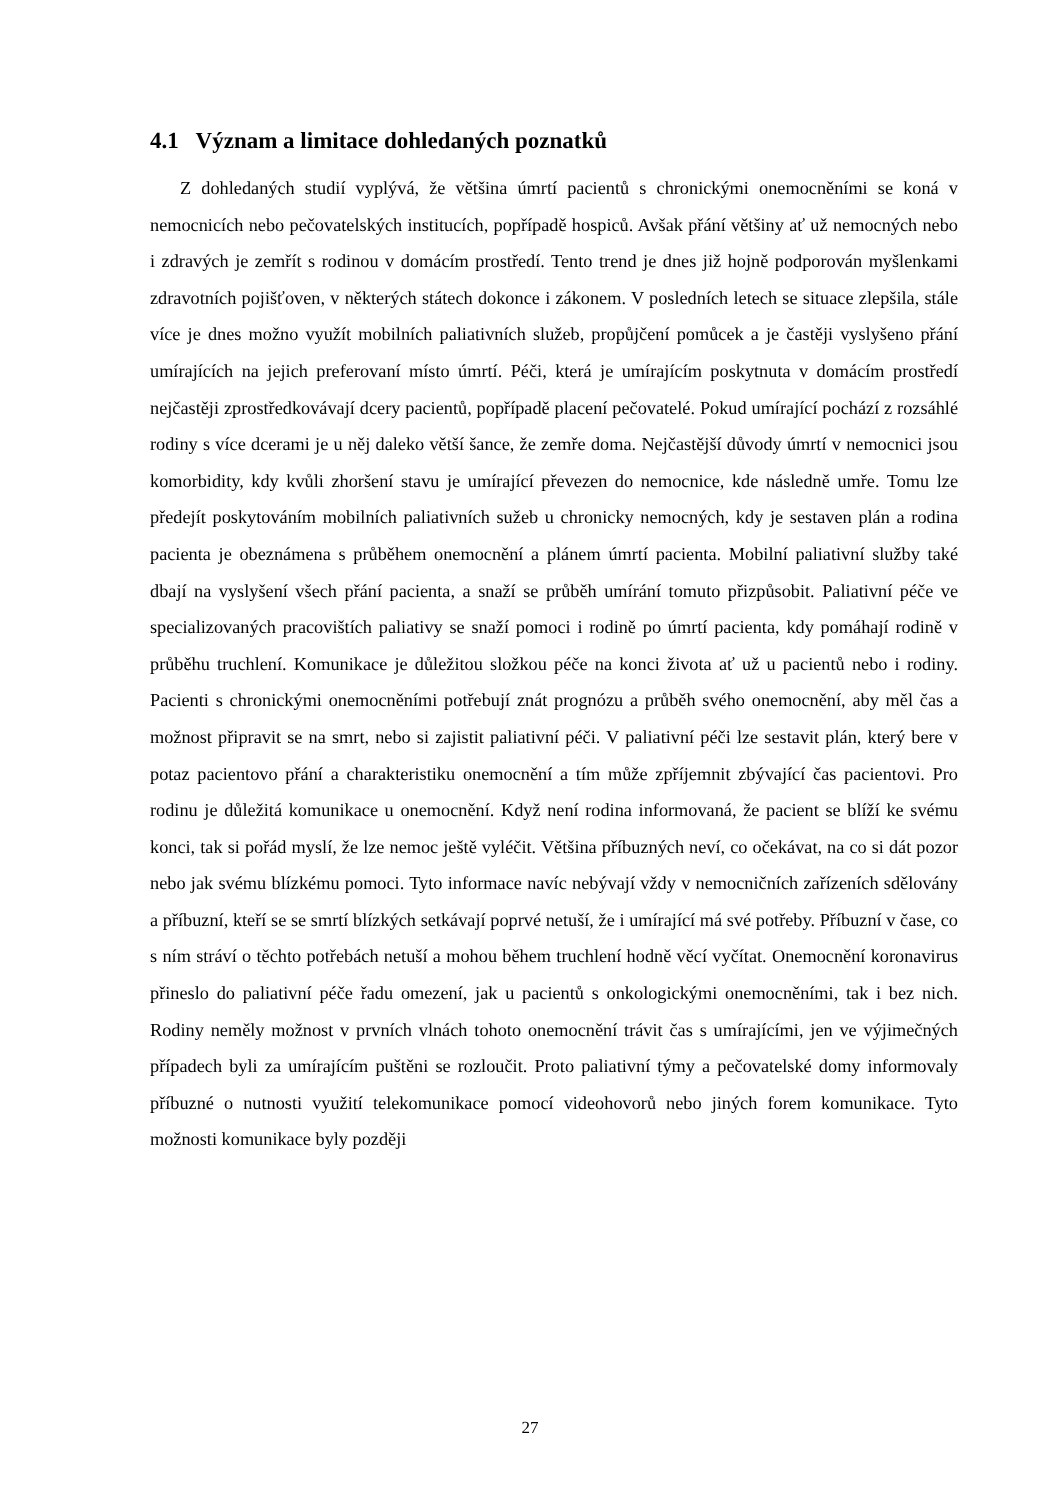4.1 Význam a limitace dohledaných poznatků
Z dohledaných studií vyplývá, že většina úmrtí pacientů s chronickými onemocněními se koná v nemocnicích nebo pečovatelských institucích, popřípadě hospiců. Avšak přání většiny ať už nemocných nebo i zdravých je zemřít s rodinou v domácím prostředí. Tento trend je dnes již hojně podporován myšlenkami zdravotních pojišťoven, v některých státech dokonce i zákonem. V posledních letech se situace zlepšila, stále více je dnes možno využít mobilních paliativních služeb, propůjčení pomůcek a je častěji vyslyšeno přání umírajících na jejich preferovaní místo úmrtí. Péči, která je umírajícím poskytnuta v domácím prostředí nejčastěji zprostředkovávají dcery pacientů, popřípadě placení pečovatelé. Pokud umírající pochází z rozsáhlé rodiny s více dcerami je u něj daleko větší šance, že zemře doma. Nejčastější důvody úmrtí v nemocnici jsou komorbidity, kdy kvůli zhoršení stavu je umírající převezen do nemocnice, kde následně umře. Tomu lze předejít poskytováním mobilních paliativních sužeb u chronicky nemocných, kdy je sestaven plán a rodina pacienta je obeznámena s průběhem onemocnění a plánem úmrtí pacienta. Mobilní paliativní služby také dbají na vyslyšení všech přání pacienta, a snaží se průběh umírání tomuto přizpůsobit. Paliativní péče ve specializovaných pracovištích paliativy se snaží pomoci i rodině po úmrtí pacienta, kdy pomáhají rodině v průběhu truchlení. Komunikace je důležitou složkou péče na konci života ať už u pacientů nebo i rodiny. Pacienti s chronickými onemocněními potřebují znát prognózu a průběh svého onemocnění, aby měl čas a možnost připravit se na smrt, nebo si zajistit paliativní péči. V paliativní péči lze sestavit plán, který bere v potaz pacientovo přání a charakteristiku onemocnění a tím může zpříjemnit zbývající čas pacientovi. Pro rodinu je důležitá komunikace u onemocnění. Když není rodina informovaná, že pacient se blíží ke svému konci, tak si pořád myslí, že lze nemoc ještě vyléčit. Většina příbuzných neví, co očekávat, na co si dát pozor nebo jak svému blízkému pomoci. Tyto informace navíc nebývají vždy v nemocničních zařízeních sdělovány a příbuzní, kteří se se smrtí blízkých setkávají poprvé netuší, že i umírající má své potřeby. Příbuzní v čase, co s ním stráví o těchto potřebách netuší a mohou během truchlení hodně věcí vyčítat. Onemocnění koronavirus přineslo do paliativní péče řadu omezení, jak u pacientů s onkologickými onemocněními, tak i bez nich. Rodiny neměly možnost v prvních vlnách tohoto onemocnění trávit čas s umírajícími, jen ve výjimečných případech byli za umírajícím puštěni se rozloučit. Proto paliativní týmy a pečovatelské domy informovaly příbuzné o nutnosti využití telekomunikace pomocí videohovorů nebo jiných forem komunikace. Tyto možnosti komunikace byly později
27